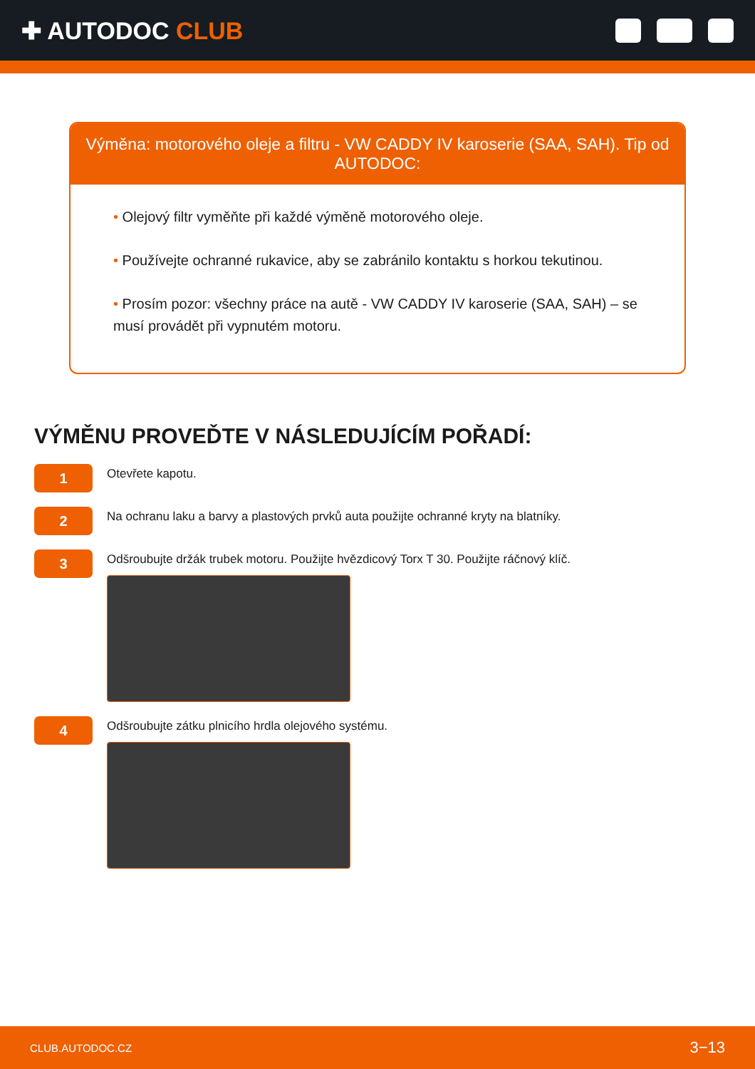✚ AUTODOC CLUB
Výměna: motorového oleje a filtru - VW CADDY IV karoserie (SAA, SAH). Tip od AUTODOC:
• Olejový filtr vyměňte při každé výměně motorového oleje.
• Používejte ochranné rukavice, aby se zabránilo kontaktu s horkou tekutinou.
• Prosím pozor: všechny práce na autě - VW CADDY IV karoserie (SAA, SAH) – se musí provádět při vypnutém motoru.
VÝMĚNU PROVEĎTE V NÁSLEDUJÍCÍM POŘADÍ:
1
Otevřete kapotu.
2
Na ochranu laku a barvy a plastových prvků auta použijte ochranné kryty na blatníky.
3
Odšroubujte držák trubek motoru. Použijte hvězdicový Torx T 30. Použijte ráčnový klíč.
4
Odšroubujte zátku plnicího hrdla olejového systému.
CLUB.AUTODOC.CZ 3−13